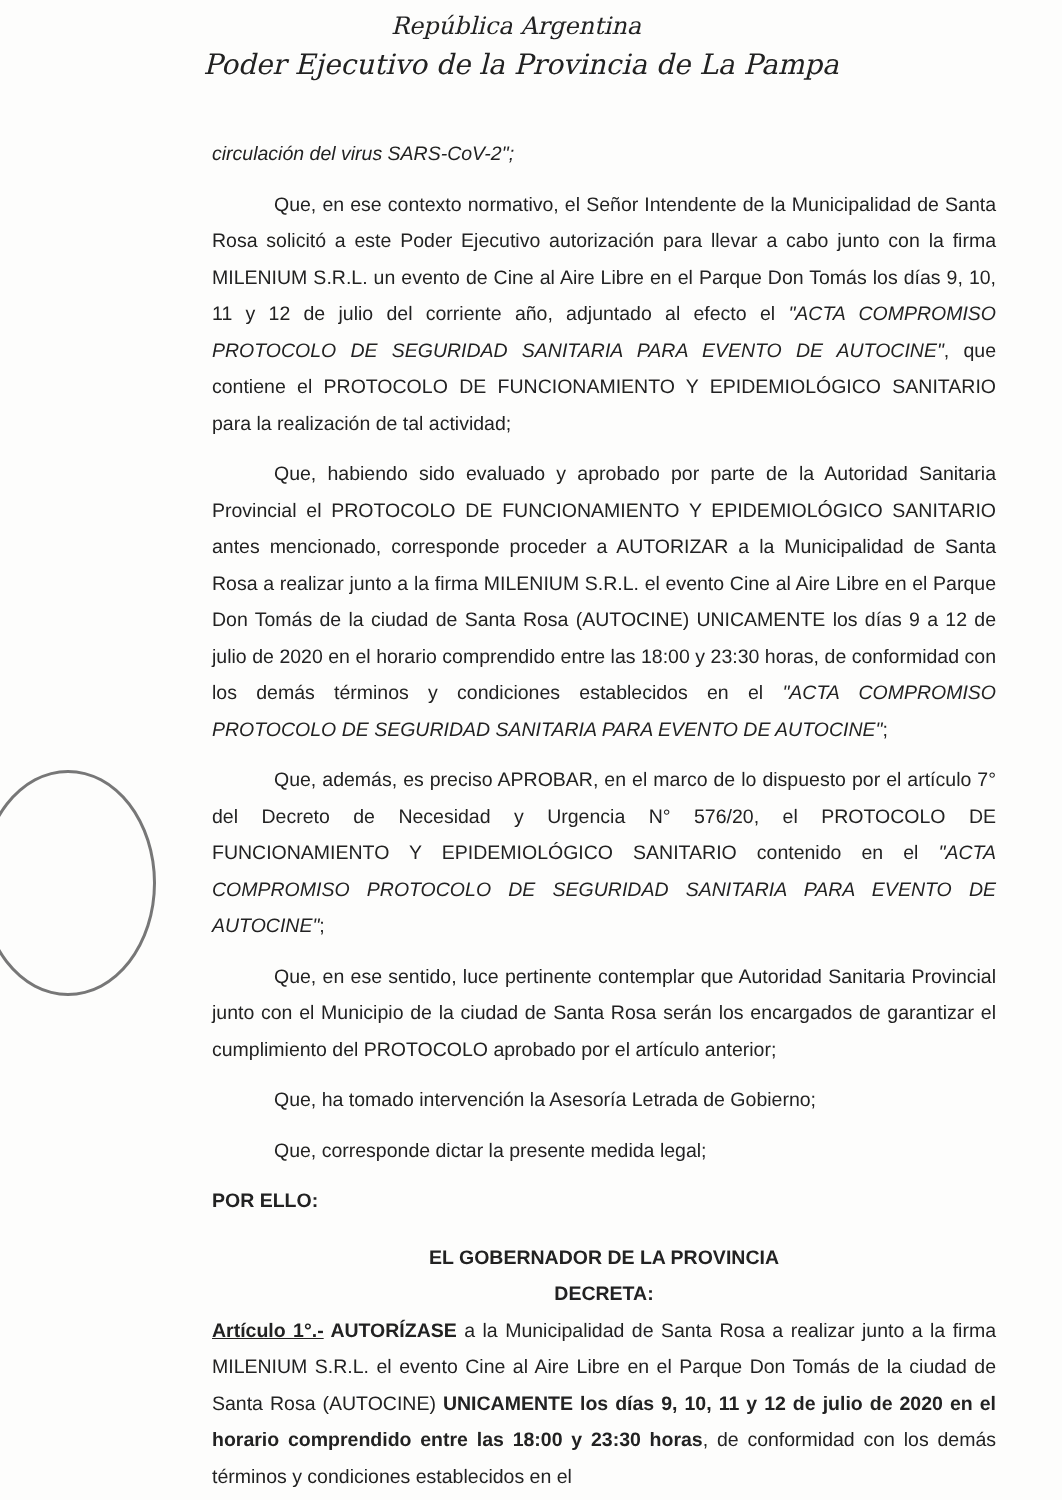República Argentina
Poder Ejecutivo de la Provincia de La Pampa
circulación del virus SARS-CoV-2";
Que, en ese contexto normativo, el Señor Intendente de la Municipalidad de Santa Rosa solicitó a este Poder Ejecutivo autorización para llevar a cabo junto con la firma MILENIUM S.R.L. un evento de Cine al Aire Libre en el Parque Don Tomás los días 9, 10, 11 y 12 de julio del corriente año, adjuntado al efecto el "ACTA COMPROMISO PROTOCOLO DE SEGURIDAD SANITARIA PARA EVENTO DE AUTOCINE", que contiene el PROTOCOLO DE FUNCIONAMIENTO Y EPIDEMIOLÓGICO SANITARIO para la realización de tal actividad;
Que, habiendo sido evaluado y aprobado por parte de la Autoridad Sanitaria Provincial el PROTOCOLO DE FUNCIONAMIENTO Y EPIDEMIOLÓGICO SANITARIO antes mencionado, corresponde proceder a AUTORIZAR a la Municipalidad de Santa Rosa a realizar junto a la firma MILENIUM S.R.L. el evento Cine al Aire Libre en el Parque Don Tomás de la ciudad de Santa Rosa (AUTOCINE) UNICAMENTE los días 9 a 12 de julio de 2020 en el horario comprendido entre las 18:00 y 23:30 horas, de conformidad con los demás términos y condiciones establecidos en el "ACTA COMPROMISO PROTOCOLO DE SEGURIDAD SANITARIA PARA EVENTO DE AUTOCINE";
Que, además, es preciso APROBAR, en el marco de lo dispuesto por el artículo 7° del Decreto de Necesidad y Urgencia N° 576/20, el PROTOCOLO DE FUNCIONAMIENTO Y EPIDEMIOLÓGICO SANITARIO contenido en el "ACTA COMPROMISO PROTOCOLO DE SEGURIDAD SANITARIA PARA EVENTO DE AUTOCINE";
Que, en ese sentido, luce pertinente contemplar que Autoridad Sanitaria Provincial junto con el Municipio de la ciudad de Santa Rosa serán los encargados de garantizar el cumplimiento del PROTOCOLO aprobado por el artículo anterior;
Que, ha tomado intervención la Asesoría Letrada de Gobierno;
Que, corresponde dictar la presente medida legal;
POR ELLO:
EL GOBERNADOR DE LA PROVINCIA
DECRETA:
Artículo 1°.- AUTORÍZASE a la Municipalidad de Santa Rosa a realizar junto a la firma MILENIUM S.R.L. el evento Cine al Aire Libre en el Parque Don Tomás de la ciudad de Santa Rosa (AUTOCINE) UNICAMENTE los días 9, 10, 11 y 12 de julio de 2020 en el horario comprendido entre las 18:00 y 23:30 horas, de conformidad con los demás términos y condiciones establecidos en el